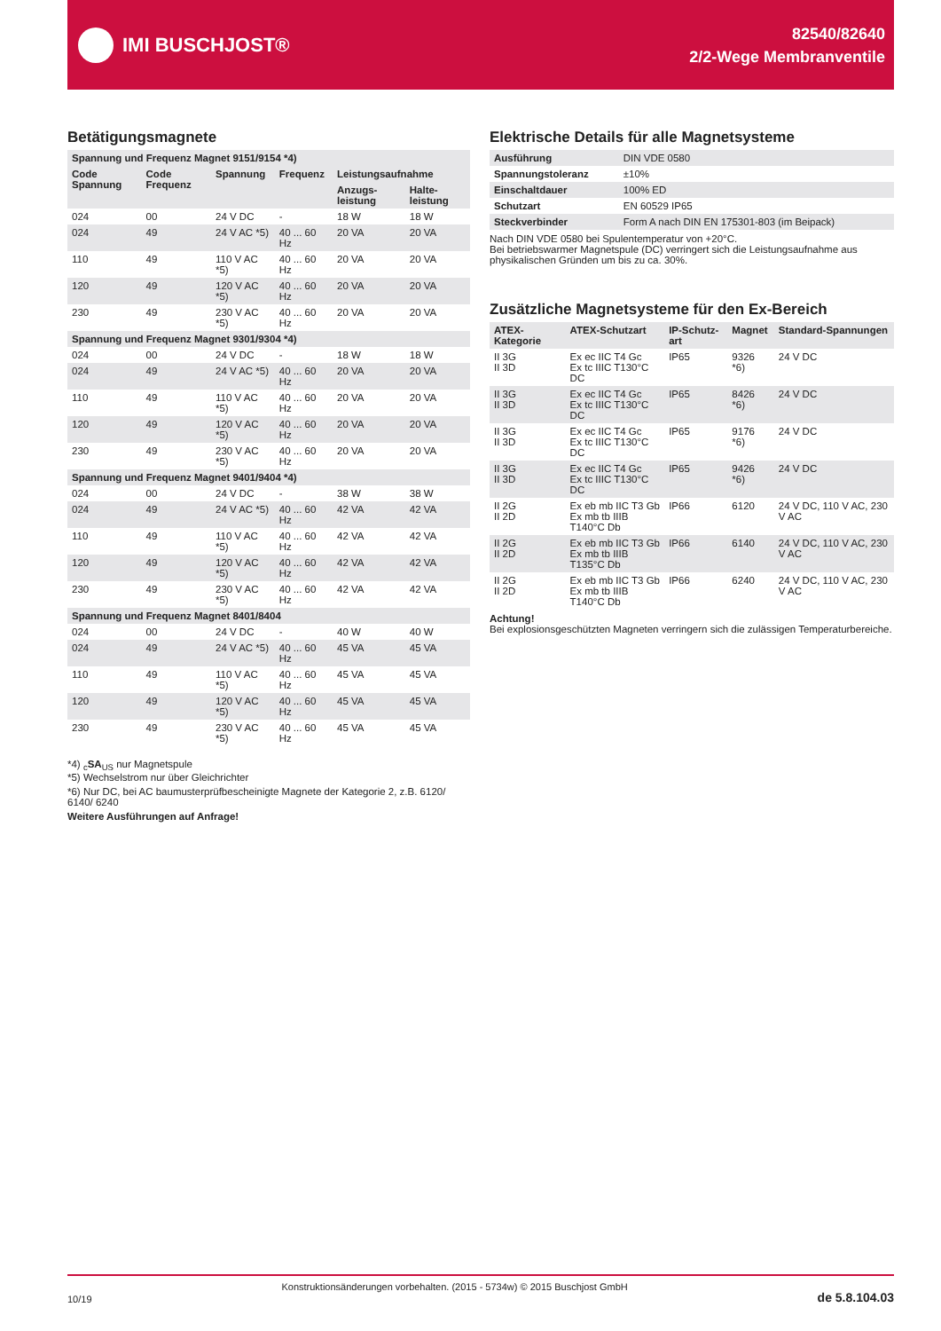IMI BUSCHJOST®
82540/82640
2/2-Wege Membranventile
Betätigungsmagnete
| Spannung und Frequenz Magnet 9151/9154 *4) | | | | | |
| Code Spannung | Code Frequenz | Spannung | Frequenz | Leistungsaufnahme | |
| | | | | Anzugs-leistung | Halte-leistung |
| 024 | 00 | 24 V DC | - | 18 W | 18 W |
| 024 | 49 | 24 V AC *5) | 40 ... 60 Hz | 20 VA | 20 VA |
| 110 | 49 | 110 V AC *5) | 40 ... 60 Hz | 20 VA | 20 VA |
| 120 | 49 | 120 V AC *5) | 40 ... 60 Hz | 20 VA | 20 VA |
| 230 | 49 | 230 V AC *5) | 40 ... 60 Hz | 20 VA | 20 VA |
| Spannung und Frequenz Magnet 9301/9304 *4) | | | | | |
| 024 | 00 | 24 V DC | - | 18 W | 18 W |
| 024 | 49 | 24 V AC *5) | 40 ... 60 Hz | 20 VA | 20 VA |
| 110 | 49 | 110 V AC *5) | 40 ... 60 Hz | 20 VA | 20 VA |
| 120 | 49 | 120 V AC *5) | 40 ... 60 Hz | 20 VA | 20 VA |
| 230 | 49 | 230 V AC *5) | 40 ... 60 Hz | 20 VA | 20 VA |
| Spannung und Frequenz Magnet 9401/9404 *4) | | | | | |
| 024 | 00 | 24 V DC | - | 38 W | 38 W |
| 024 | 49 | 24 V AC *5) | 40 ... 60 Hz | 42 VA | 42 VA |
| 110 | 49 | 110 V AC *5) | 40 ... 60 Hz | 42 VA | 42 VA |
| 120 | 49 | 120 V AC *5) | 40 ... 60 Hz | 42 VA | 42 VA |
| 230 | 49 | 230 V AC *5) | 40 ... 60 Hz | 42 VA | 42 VA |
| Spannung und Frequenz Magnet 8401/8404 | | | | | |
| 024 | 00 | 24 V DC | - | 40 W | 40 W |
| 024 | 49 | 24 V AC *5) | 40 ... 60 Hz | 45 VA | 45 VA |
| 110 | 49 | 110 V AC *5) | 40 ... 60 Hz | 45 VA | 45 VA |
| 120 | 49 | 120 V AC *5) | 40 ... 60 Hz | 45 VA | 45 VA |
| 230 | 49 | 230 V AC *5) | 40 ... 60 Hz | 45 VA | 45 VA |
*4) <sub>c</sub>SA<sub>US</sub> nur Magnetspule
*5) Wechselstrom nur über Gleichrichter
*6) Nur DC, bei AC baumusterprüfbescheinigte Magnete der Kategorie 2, z.B. 6120/ 6140/ 6240
Weitere Ausführungen auf Anfrage!
Elektrische Details für alle Magnetsysteme
| Ausführung | DIN VDE 0580 |
| Spannungstoleranz | ±10% |
| Einschaltdauer | 100% ED |
| Schutzart | EN 60529 IP65 |
| Steckverbinder | Form A nach DIN EN 175301-803 (im Beipack) |
Nach DIN VDE 0580 bei Spulentemperatur von +20°C.
Bei betriebswarmer Magnetspule (DC) verringert sich die Leistungsaufnahme aus physikalischen Gründen um bis zu ca. 30%.
Zusätzliche Magnetsysteme für den Ex-Bereich
| ATEX-Kategorie | ATEX-Schutzart | IP-Schutz-art | Magnet | Standard-Spannungen |
| --- | --- | --- | --- | --- |
| II 3G II 3D | Ex ec IIC T4 Gc Ex tc IIIC T130°C DC | IP65 | 9326 *6) | 24 V DC |
| II 3G II 3D | Ex ec IIC T4 Gc Ex tc IIIC T130°C DC | IP65 | 8426 *6) | 24 V DC |
| II 3G II 3D | Ex ec IIC T4 Gc Ex tc IIIC T130°C DC | IP65 | 9176 *6) | 24 V DC |
| II 3G II 3D | Ex ec IIC T4 Gc Ex tc IIIC T130°C DC | IP65 | 9426 *6) | 24 V DC |
| II 2G II 2D | Ex eb mb IIC T3 Gb Ex mb tb IIIB T140°C Db | IP66 | 6120 | 24 V DC, 110 V AC, 230 V AC |
| II 2G II 2D | Ex eb mb IIC T3 Gb Ex mb tb IIIB T135°C Db | IP66 | 6140 | 24 V DC, 110 V AC, 230 V AC |
| II 2G II 2D | Ex eb mb IIC T3 Gb Ex mb tb IIIB T140°C Db | IP66 | 6240 | 24 V DC, 110 V AC, 230 V AC |
Achtung!
Bei explosionsgeschützten Magneten verringern sich die zulässigen Temperaturbereiche.
10/19 Konstruktionsänderungen vorbehalten. (2015 - 5734w) © 2015 Buschjost GmbH de 5.8.104.03